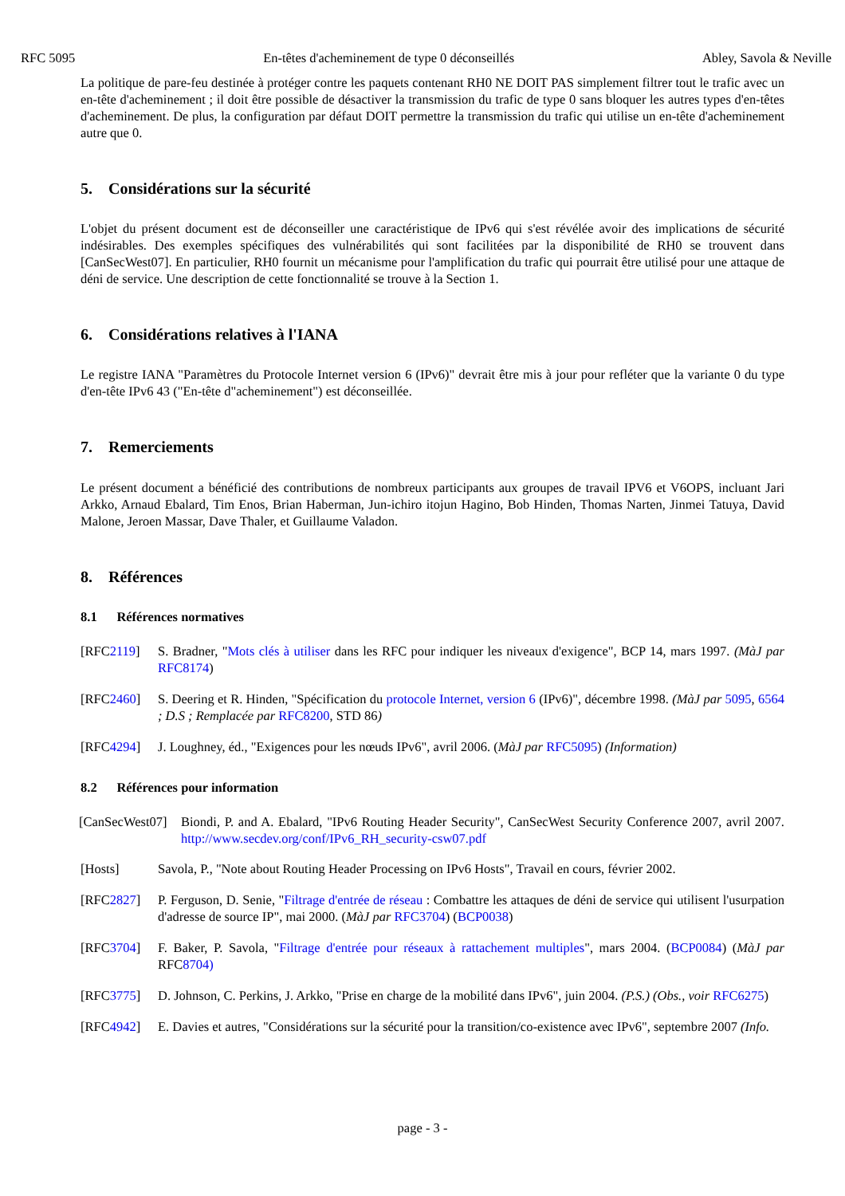RFC 5095 En-têtes d'acheminement de type 0 déconseillés Abley, Savola & Neville
La politique de pare-feu destinée à protéger contre les paquets contenant RH0 NE DOIT PAS simplement filtrer tout le trafic avec un en-tête d'acheminement ; il doit être possible de désactiver la transmission du trafic de type 0 sans bloquer les autres types d'en-têtes d'acheminement. De plus, la configuration par défaut DOIT permettre la transmission du trafic qui utilise un en-tête d'acheminement autre que 0.
5. Considérations sur la sécurité
L'objet du présent document est de déconseiller une caractéristique de IPv6 qui s'est révélée avoir des implications de sécurité indésirables. Des exemples spécifiques des vulnérabilités qui sont facilitées par la disponibilité de RH0 se trouvent dans [CanSecWest07]. En particulier, RH0 fournit un mécanisme pour l'amplification du trafic qui pourrait être utilisé pour une attaque de déni de service. Une description de cette fonctionnalité se trouve à la Section 1.
6. Considérations relatives à l'IANA
Le registre IANA "Paramètres du Protocole Internet version 6 (IPv6)" devrait être mis à jour pour refléter que la variante 0 du type d'en-tête IPv6 43 ("En-tête d"acheminement") est déconseillée.
7. Remerciements
Le présent document a bénéficié des contributions de nombreux participants aux groupes de travail IPV6 et V6OPS, incluant Jari Arkko, Arnaud Ebalard, Tim Enos, Brian Haberman, Jun-ichiro itojun Hagino, Bob Hinden, Thomas Narten, Jinmei Tatuya, David Malone, Jeroen Massar, Dave Thaler, et Guillaume Valadon.
8. Références
8.1 Références normatives
[RFC2119] S. Bradner, "Mots clés à utiliser dans les RFC pour indiquer les niveaux d'exigence", BCP 14, mars 1997. (MàJ par RFC8174)
[RFC2460] S. Deering et R. Hinden, "Spécification du protocole Internet, version 6 (IPv6)", décembre 1998. (MàJ par 5095, 6564 ; D.S ; Remplacée par RFC8200, STD 86)
[RFC4294] J. Loughney, éd., "Exigences pour les nœuds IPv6", avril 2006. (MàJ par RFC5095) (Information)
8.2 Références pour information
[CanSecWest07] Biondi, P. and A. Ebalard, "IPv6 Routing Header Security", CanSecWest Security Conference 2007, avril 2007. http://www.secdev.org/conf/IPv6_RH_security-csw07.pdf
[Hosts] Savola, P., "Note about Routing Header Processing on IPv6 Hosts", Travail en cours, février 2002.
[RFC2827] P. Ferguson, D. Senie, "Filtrage d'entrée de réseau : Combattre les attaques de déni de service qui utilisent l'usurpation d'adresse de source IP", mai 2000. (MàJ par RFC3704) (BCP0038)
[RFC3704] F. Baker, P. Savola, "Filtrage d'entrée pour réseaux à rattachement multiples", mars 2004. (BCP0084) (MàJ par RFC8704)
[RFC3775] D. Johnson, C. Perkins, J. Arkko, "Prise en charge de la mobilité dans IPv6", juin 2004. (P.S.) (Obs., voir RFC6275)
[RFC4942] E. Davies et autres, "Considérations sur la sécurité pour la transition/co-existence avec IPv6", septembre 2007 (Info.
page - 3 -